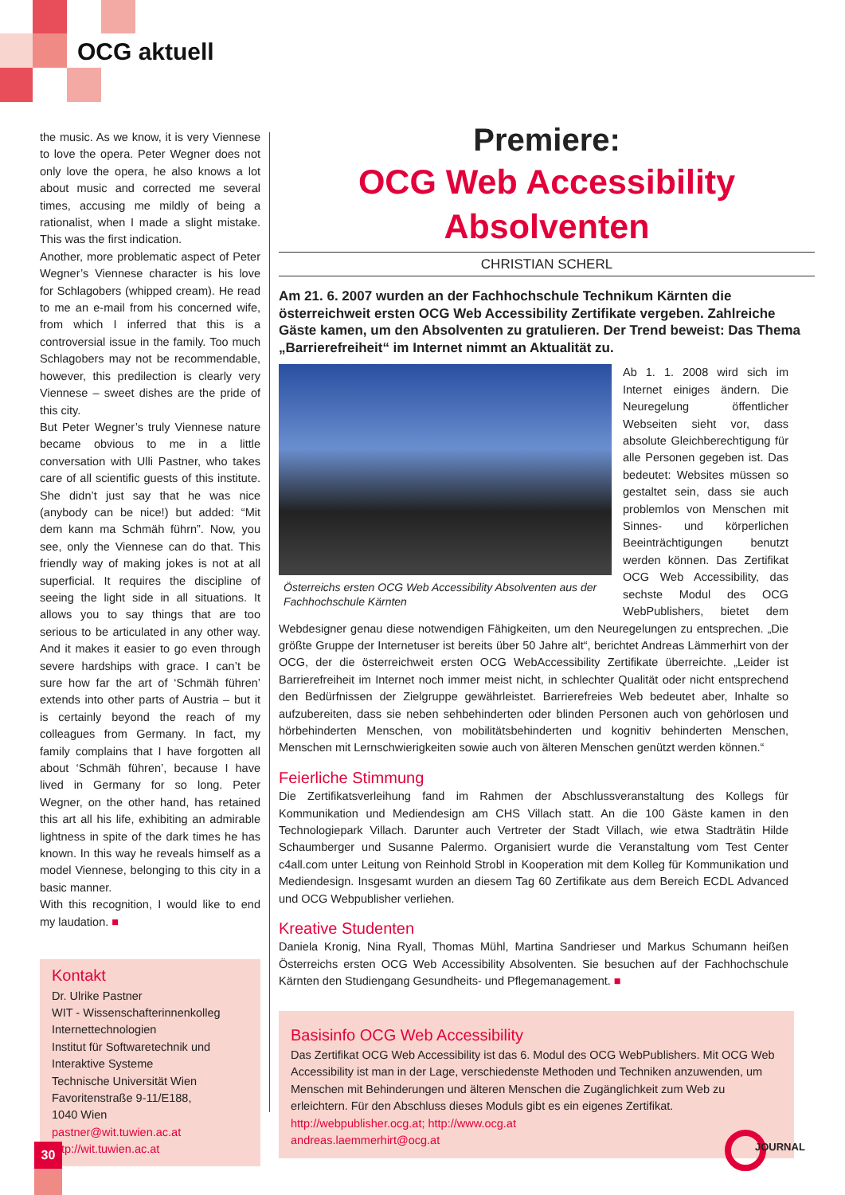OCG aktuell
the music. As we know, it is very Viennese to love the opera. Peter Wegner does not only love the opera, he also knows a lot about music and corrected me several times, accusing me mildly of being a rationalist, when I made a slight mistake. This was the first indication.
Another, more problematic aspect of Peter Wegner’s Viennese character is his love for Schlagobers (whipped cream). He read to me an e-mail from his concerned wife, from which I inferred that this is a controversial issue in the family. Too much Schlagobers may not be recommendable, however, this predilection is clearly very Viennese – sweet dishes are the pride of this city.
But Peter Wegner’s truly Viennese nature became obvious to me in a little conversation with Ulli Pastner, who takes care of all scientific guests of this institute. She didn’t just say that he was nice (anybody can be nice!) but added: “Mit dem kann ma Schmäh führn”. Now, you see, only the Viennese can do that. This friendly way of making jokes is not at all superficial. It requires the discipline of seeing the light side in all situations. It allows you to say things that are too serious to be articulated in any other way. And it makes it easier to go even through severe hardships with grace. I can’t be sure how far the art of ‘Schmäh führen’ extends into other parts of Austria – but it is certainly beyond the reach of my colleagues from Germany. In fact, my family complains that I have forgotten all about ‘Schmäh führen’, because I have lived in Germany for so long. Peter Wegner, on the other hand, has retained this art all his life, exhibiting an admirable lightness in spite of the dark times he has known. In this way he reveals himself as a model Viennese, belonging to this city in a basic manner.
With this recognition, I would like to end my laudation. ■
Kontakt
Dr. Ulrike Pastner
WIT - Wissenschafterinnenkolleg Internettechnologien
Institut für Softwaretechnik und Interaktive Systeme
Technische Universität Wien
Favoritenstraße 9-11/E188,
1040 Wien
pastner@wit.tuwien.ac.at
http://wit.tuwien.ac.at
Premiere:
OCG Web Accessibility Absolventen
CHRISTIAN SCHERL
Am 21. 6. 2007 wurden an der Fachhochschule Technikum Kärnten die österreichweit ersten OCG Web Accessibility Zertifikate vergeben. Zahlreiche Gäste kamen, um den Absolventen zu gratulieren. Der Trend beweist: Das Thema „Barrierefreiheit“ im Internet nimmt an Aktualität zu.
Österreichs ersten OCG Web Accessibility Absolventen aus der Fachhochschule Kärnten
Ab 1. 1. 2008 wird sich im Internet einiges ändern. Die Neuregelung öffentlicher Webseiten sieht vor, dass absolute Gleichberechtigung für alle Personen gegeben ist. Das bedeutet: Websites müssen so gestaltet sein, dass sie auch problemlos von Menschen mit Sinnes- und körperlichen Beeinträchtigungen benutzt werden können. Das Zertifikat OCG Web Accessibility, das sechste Modul des OCG WebPublishers, bietet dem Webdesigner genau diese notwendigen Fähigkeiten, um den Neuregelungen zu entsprechen. „Die größte Gruppe der Internetuser ist bereits über 50 Jahre alt“, berichtet Andreas Lämmerhirt von der OCG, der die österreichweit ersten OCG WebAccessibility Zertifikate überreichte. „Leider ist Barrierefreiheit im Internet noch immer meist nicht, in schlechter Qualität oder nicht entsprechend den Bedürfnissen der Zielgruppe gewährleistet. Barrierefreies Web bedeutet aber, Inhalte so aufzubereiten, dass sie neben sehbehinderten oder blinden Personen auch von gehörlosen und hörbehinderten Menschen, von mobilitätsbehinderten und kognitiv behinderten Menschen, Menschen mit Lernschwierigkeiten sowie auch von älteren Menschen genützt werden können.“
Feierliche Stimmung
Die Zertifikatsverleihung fand im Rahmen der Abschlussveranstaltung des Kollegs für Kommunikation und Mediendesign am CHS Villach statt. An die 100 Gäste kamen in den Technologiepark Villach. Darunter auch Vertreter der Stadt Villach, wie etwa Stadträtin Hilde Schaumberger und Susanne Palermo. Organisiert wurde die Veranstaltung vom Test Center c4all.com unter Leitung von Reinhold Strobl in Kooperation mit dem Kolleg für Kommunikation und Mediendesign. Insgesamt wurden an diesem Tag 60 Zertifikate aus dem Bereich ECDL Advanced und OCG Webpublisher verliehen.
Kreative Studenten
Daniela Kronig, Nina Ryall, Thomas Mühl, Martina Sandrieser und Markus Schumann heißen Österreichs ersten OCG Web Accessibility Absolventen. Sie besuchen auf der Fachhochschule Kärnten den Studiengang Gesundheits- und Pflegemanagement. ■
Basisinfo OCG Web Accessibility
Das Zertifikat OCG Web Accessibility ist das 6. Modul des OCG WebPublishers. Mit OCG Web Accessibility ist man in der Lage, verschiedenste Methoden und Techniken anzuwenden, um Menschen mit Behinderungen und älteren Menschen die Zugänglichkeit zum Web zu erleichtern. Für den Abschluss dieses Moduls gibt es ein eigenes Zertifikat.
http://webpublisher.ocg.at; http://www.ocg.at
andreas.laemmerhirt@ocg.at
30 JOURNAL